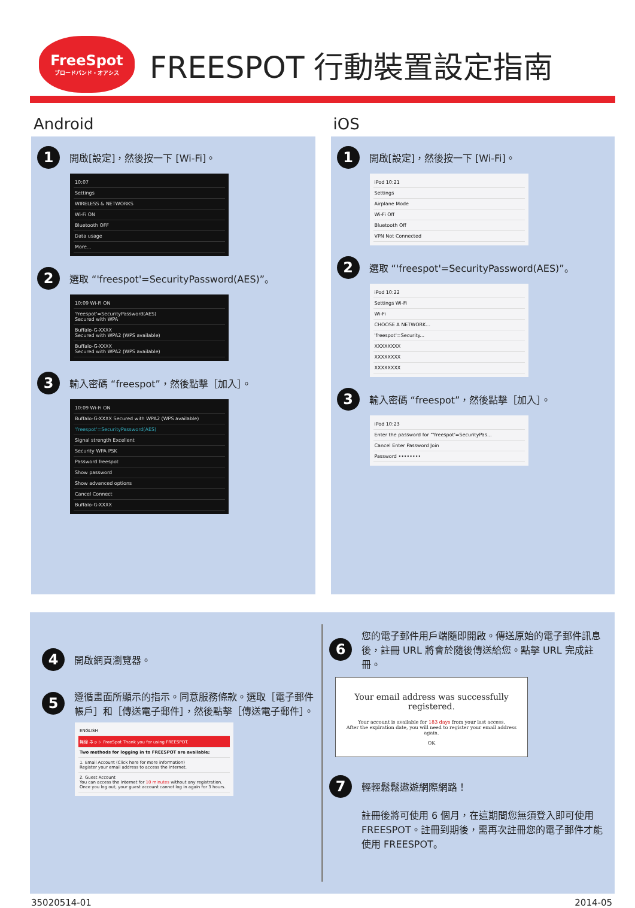FreeSpot
ブロードバンド・オアシス
FREESPOT 行動裝置設定指南
Android
1 開啟[設定]，然後按一下 [Wi-Fi]。
10:07
Settings
WIRELESS & NETWORKS
Wi-Fi ON
Bluetooth OFF
Data usage
More...
2 選取 “'freespot'=SecurityPassword(AES)”。
10:09 Wi-Fi ON
'freespot'=SecurityPassword(AES)
Secured with WPA
Buffalo-G-XXXX
Secured with WPA2 (WPS available)
Buffalo-G-XXXX
Secured with WPA2 (WPS available)
3 輸入密碼 “freespot”，然後點擊［加入］。
10:09 Wi-Fi ON
Buffalo-G-XXXX Secured with WPA2 (WPS available)
'freespot'=SecurityPassword(AES)
Signal strength Excellent
Security WPA PSK
Password freespot
Show password
Show advanced options
Cancel Connect
Buffalo-G-XXXX
iOS
1 開啟[設定]，然後按一下 [Wi-Fi]。
iPod 10:21
Settings
Airplane Mode
Wi-Fi Off
Bluetooth Off
VPN Not Connected
2 選取 “'freespot'=SecurityPassword(AES)”。
iPod 10:22
Settings Wi-Fi
Wi-Fi
CHOOSE A NETWORK...
'freespot'=Security...
XXXXXXXX
XXXXXXXX
XXXXXXXX
3 輸入密碼 “freespot”，然後點擊［加入］。
iPod 10:23
Enter the password for “'freespot'=SecurityPas...
Cancel Enter Password Join
Password ••••••••
4 開啟網頁瀏覽器。
5 遵循畫面所顯示的指示。同意服務條款。選取［電子郵件帳戶］和［傳送電子郵件］，然後點擊［傳送電子郵件］。
ENGLISH
無線 ネット FreeSpot Thank you for using FREESPOT.
Two methods for logging in to FREESPOT are available;
1. Email Account (Click here for more information)
Register your email address to access the Internet.
2. Guest Account
You can access the Internet for 10 minutes without any registration. Once you log out, your guest account cannot log in again for 3 hours.
6 您的電子郵件用戶端隨即開啟。傳送原始的電子郵件訊息後，註冊 URL 將會於隨後傳送給您。點擊 URL 完成註冊。
Your email address was successfully registered.
Your account is available for 183 days from your last access.
After the expiration date, you will need to register your email address again.
OK
7 輕輕鬆鬆遨遊網際網路！
註冊後將可使用 6 個月，在這期間您無須登入即可使用 FREESPOT。註冊到期後，需再次註冊您的電子郵件才能使用 FREESPOT。
35020514-01 2014-05